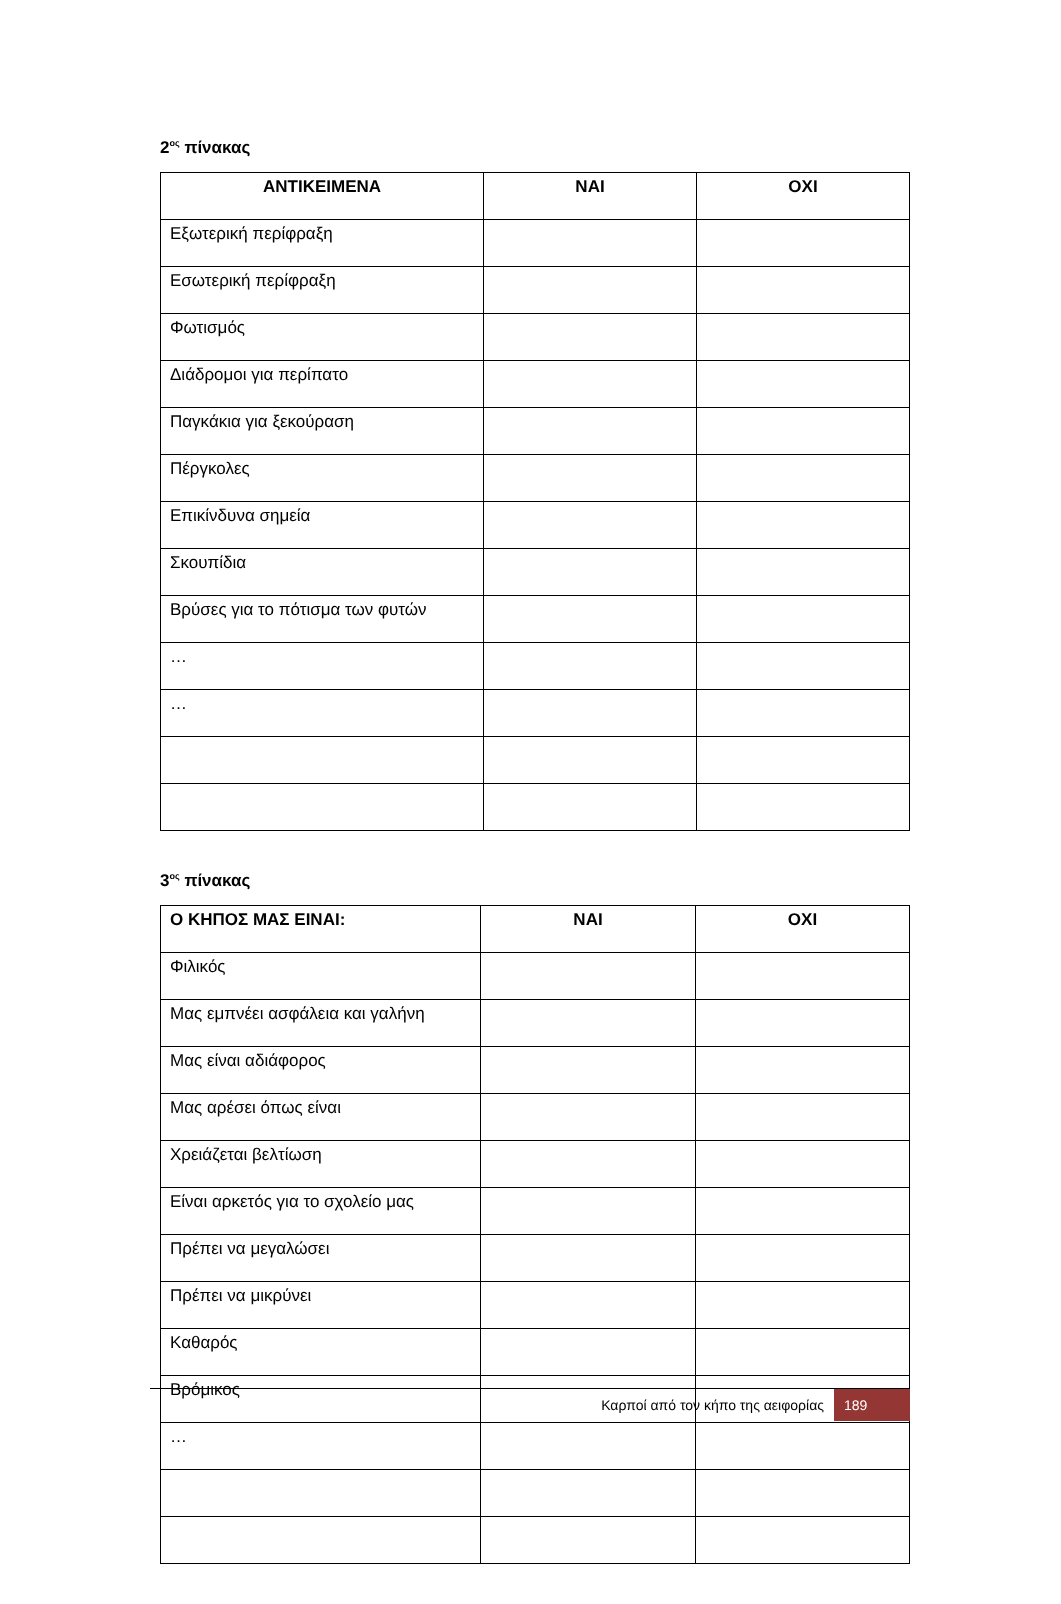2<sup>ος</sup> πίνακας
| ΑΝΤΙΚΕΙΜΕΝΑ | ΝΑΙ | ΟΧΙ |
| --- | --- | --- |
| Εξωτερική περίφραξη | | |
| Εσωτερική περίφραξη | | |
| Φωτισμός | | |
| Διάδρομοι για περίπατο | | |
| Παγκάκια για ξεκούραση | | |
| Πέργκολες | | |
| Επικίνδυνα σημεία | | |
| Σκουπίδια | | |
| Βρύσες για το πότισμα των φυτών | | |
| … | | |
| … | | |
3<sup>ος</sup> πίνακας
| Ο ΚΗΠΟΣ ΜΑΣ ΕΙΝΑΙ: | ΝΑΙ | ΟΧΙ |
| --- | --- | --- |
| Φιλικός | | |
| Μας εμπνέει ασφάλεια και γαλήνη | | |
| Μας είναι αδιάφορος | | |
| Μας αρέσει όπως είναι | | |
| Χρειάζεται βελτίωση | | |
| Είναι αρκετός για το σχολείο μας | | |
| Πρέπει να μεγαλώσει | | |
| Πρέπει να μικρύνει | | |
| Καθαρός | | |
| Βρόμικος | | |
| … | | |
Καρποί από τον κήπο της αειφορίας 189